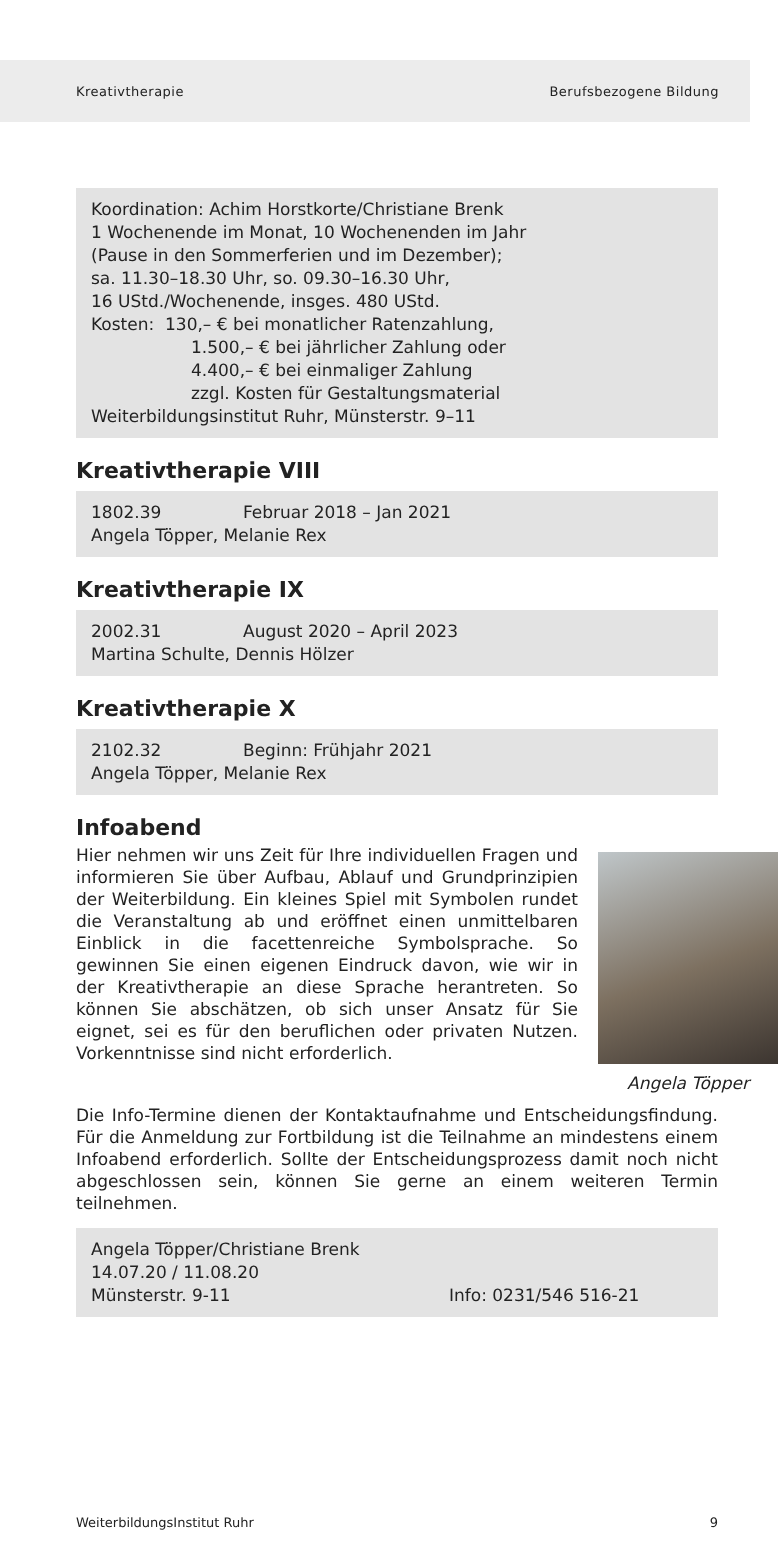Kreativtherapie Berufsbezogene Bildung
Koordination: Achim Horstkorte/Christiane Brenk
1 Wochenende im Monat, 10 Wochenenden im Jahr
(Pause in den Sommerferien und im Dezember);
sa. 11.30–18.30 Uhr, so. 09.30–16.30 Uhr,
16 UStd./Wochenende, insges. 480 UStd.
Kosten: 130,– € bei monatlicher Ratenzahlung,
1.500,– € bei jährlicher Zahlung oder
4.400,– € bei einmaliger Zahlung
zzgl. Kosten für Gestaltungsmaterial
Weiterbildungsinstitut Ruhr, Münsterstr. 9–11
Kreativtherapie VIII
1802.39 Februar 2018 – Jan 2021
Angela Töpper, Melanie Rex
Kreativtherapie IX
2002.31 August 2020 – April 2023
Martina Schulte, Dennis Hölzer
Kreativtherapie X
2102.32 Beginn: Frühjahr 2021
Angela Töpper, Melanie Rex
Infoabend
Angela Töpper
Hier nehmen wir uns Zeit für Ihre individuellen Fragen und informieren Sie über Aufbau, Ablauf und Grundprinzipien der Weiterbildung. Ein kleines Spiel mit Symbolen rundet die Veranstaltung ab und eröffnet einen unmittelbaren Einblick in die facettenreiche Symbolsprache. So gewinnen Sie einen eigenen Eindruck davon, wie wir in der Kreativtherapie an diese Sprache herantreten. So können Sie abschätzen, ob sich unser Ansatz für Sie eignet, sei es für den beruflichen oder privaten Nutzen. Vorkenntnisse sind nicht erforderlich.
Die Info-Termine dienen der Kontaktaufnahme und Entscheidungsfindung. Für die Anmeldung zur Fortbildung ist die Teilnahme an mindestens einem Infoabend erforderlich. Sollte der Entscheidungsprozess damit noch nicht abgeschlossen sein, können Sie gerne an einem weiteren Termin teilnehmen.
Angela Töpper/Christiane Brenk
14.07.20 / 11.08.20
Münsterstr. 9-11 Info: 0231/546 516-21
WeiterbildungsInstitut Ruhr 9